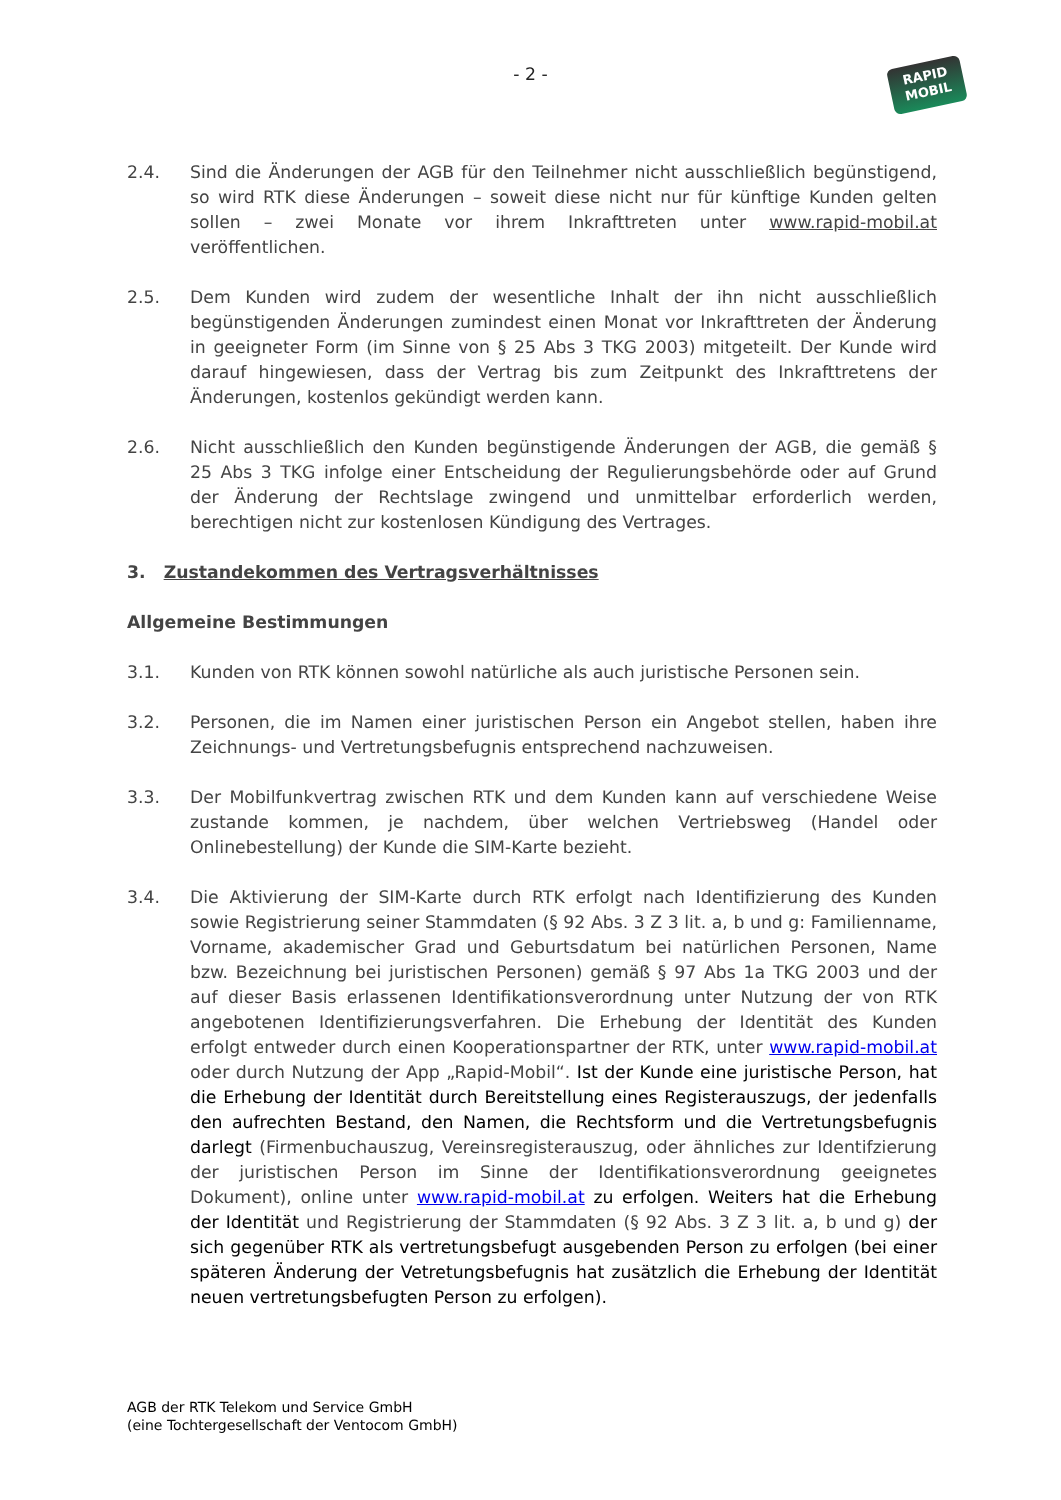- 2 -
RAPID
MOBIL
2.4. Sind die Änderungen der AGB für den Teilnehmer nicht ausschließlich begünstigend, so wird RTK diese Änderungen – soweit diese nicht nur für künftige Kunden gelten sollen – zwei Monate vor ihrem Inkrafttreten unter www.rapid-mobil.at veröffentlichen.
2.5. Dem Kunden wird zudem der wesentliche Inhalt der ihn nicht ausschließlich begünstigenden Änderungen zumindest einen Monat vor Inkrafttreten der Änderung in geeigneter Form (im Sinne von § 25 Abs 3 TKG 2003) mitgeteilt. Der Kunde wird darauf hingewiesen, dass der Vertrag bis zum Zeitpunkt des Inkrafttretens der Änderungen, kostenlos gekündigt werden kann.
2.6. Nicht ausschließlich den Kunden begünstigende Änderungen der AGB, die gemäß § 25 Abs 3 TKG infolge einer Entscheidung der Regulierungsbehörde oder auf Grund der Änderung der Rechtslage zwingend und unmittelbar erforderlich werden, berechtigen nicht zur kostenlosen Kündigung des Vertrages.
3. Zustandekommen des Vertragsverhältnisses
Allgemeine Bestimmungen
3.1. Kunden von RTK können sowohl natürliche als auch juristische Personen sein.
3.2. Personen, die im Namen einer juristischen Person ein Angebot stellen, haben ihre Zeichnungs- und Vertretungsbefugnis entsprechend nachzuweisen.
3.3. Der Mobilfunkvertrag zwischen RTK und dem Kunden kann auf verschiedene Weise zustande kommen, je nachdem, über welchen Vertriebsweg (Handel oder Onlinebestellung) der Kunde die SIM-Karte bezieht.
3.4. Die Aktivierung der SIM-Karte durch RTK erfolgt nach Identifizierung des Kunden sowie Registrierung seiner Stammdaten (§ 92 Abs. 3 Z 3 lit. a, b und g: Familienname, Vorname, akademischer Grad und Geburtsdatum bei natürlichen Personen, Name bzw. Bezeichnung bei juristischen Personen) gemäß § 97 Abs 1a TKG 2003 und der auf dieser Basis erlassenen Identifikationsverordnung unter Nutzung der von RTK angebotenen Identifizierungsverfahren. Die Erhebung der Identität des Kunden erfolgt entweder durch einen Kooperationspartner der RTK, unter www.rapid-mobil.at oder durch Nutzung der App „Rapid-Mobil“. Ist der Kunde eine juristische Person, hat die Erhebung der Identität durch Bereitstellung eines Registerauszugs, der jedenfalls den aufrechten Bestand, den Namen, die Rechtsform und die Vertretungsbefugnis darlegt (Firmenbuchauszug, Vereinsregisterauszug, oder ähnliches zur Identifzierung der juristischen Person im Sinne der Identifikationsverordnung geeignetes Dokument), online unter www.rapid-mobil.at zu erfolgen. Weiters hat die Erhebung der Identität und Registrierung der Stammdaten (§ 92 Abs. 3 Z 3 lit. a, b und g) der sich gegenüber RTK als vertretungsbefugt ausgebenden Person zu erfolgen (bei einer späteren Änderung der Vetretungsbefugnis hat zusätzlich die Erhebung der Identität neuen vertretungsbefugten Person zu erfolgen).
AGB der RTK Telekom und Service GmbH
(eine Tochtergesellschaft der Ventocom GmbH)